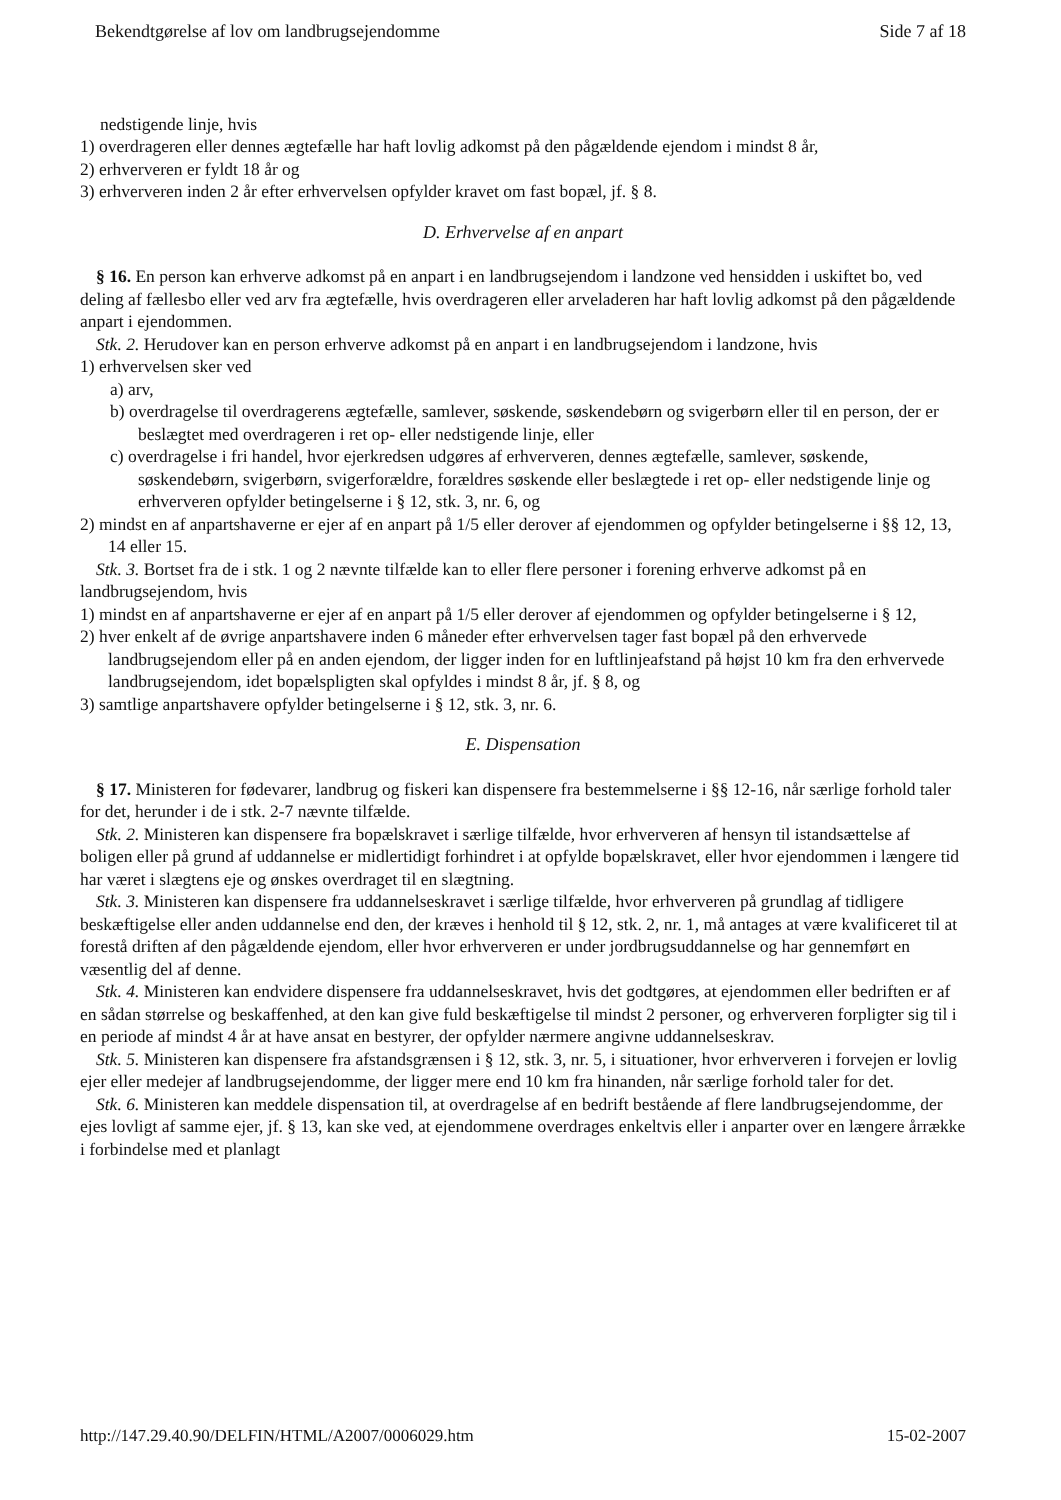Bekendtgørelse af lov om landbrugsejendomme Side 7 af 18
nedstigende linje, hvis
1) overdrageren eller dennes ægtefælle har haft lovlig adkomst på den pågældende ejendom i mindst 8 år,
2) erhververen er fyldt 18 år og
3) erhververen inden 2 år efter erhvervelsen opfylder kravet om fast bopæl, jf. § 8.
D. Erhvervelse af en anpart
§ 16. En person kan erhverve adkomst på en anpart i en landbrugsejendom i landzone ved hensidden i uskiftet bo, ved deling af fællesbo eller ved arv fra ægtefælle, hvis overdrageren eller arveladeren har haft lovlig adkomst på den pågældende anpart i ejendommen.
Stk. 2. Herudover kan en person erhverve adkomst på en anpart i en landbrugsejendom i landzone, hvis
1) erhvervelsen sker ved
a) arv,
b) overdragelse til overdragerens ægtefælle, samlever, søskende, søskendebørn og svigerbørn eller til en person, der er beslægtet med overdrageren i ret op- eller nedstigende linje, eller
c) overdragelse i fri handel, hvor ejerkredsen udgøres af erhververen, dennes ægtefælle, samlever, søskende, søskendebørn, svigerbørn, svigerforældre, forældres søskende eller beslægtede i ret op- eller nedstigende linje og erhververen opfylder betingelserne i § 12, stk. 3, nr. 6, og
2) mindst en af anpartshaverne er ejer af en anpart på 1/5 eller derover af ejendommen og opfylder betingelserne i §§ 12, 13, 14 eller 15.
Stk. 3. Bortset fra de i stk. 1 og 2 nævnte tilfælde kan to eller flere personer i forening erhverve adkomst på en landbrugsejendom, hvis
1) mindst en af anpartshaverne er ejer af en anpart på 1/5 eller derover af ejendommen og opfylder betingelserne i § 12,
2) hver enkelt af de øvrige anpartshavere inden 6 måneder efter erhvervelsen tager fast bopæl på den erhvervede landbrugsejendom eller på en anden ejendom, der ligger inden for en luftlinjeafstand på højst 10 km fra den erhvervede landbrugsejendom, idet bopælspligten skal opfyldes i mindst 8 år, jf. § 8, og
3) samtlige anpartshavere opfylder betingelserne i § 12, stk. 3, nr. 6.
E. Dispensation
§ 17. Ministeren for fødevarer, landbrug og fiskeri kan dispensere fra bestemmelserne i §§ 12-16, når særlige forhold taler for det, herunder i de i stk. 2-7 nævnte tilfælde.
Stk. 2. Ministeren kan dispensere fra bopælskravet i særlige tilfælde, hvor erhververen af hensyn til istandsættelse af boligen eller på grund af uddannelse er midlertidigt forhindret i at opfylde bopælskravet, eller hvor ejendommen i længere tid har været i slægtens eje og ønskes overdraget til en slægtning.
Stk. 3. Ministeren kan dispensere fra uddannelseskravet i særlige tilfælde, hvor erhververen på grundlag af tidligere beskæftigelse eller anden uddannelse end den, der kræves i henhold til § 12, stk. 2, nr. 1, må antages at være kvalificeret til at forestå driften af den pågældende ejendom, eller hvor erhververen er under jordbrugsuddannelse og har gennemført en væsentlig del af denne.
Stk. 4. Ministeren kan endvidere dispensere fra uddannelseskravet, hvis det godtgøres, at ejendommen eller bedriften er af en sådan størrelse og beskaffenhed, at den kan give fuld beskæftigelse til mindst 2 personer, og erhververen forpligter sig til i en periode af mindst 4 år at have ansat en bestyrer, der opfylder nærmere angivne uddannelseskrav.
Stk. 5. Ministeren kan dispensere fra afstandsgrænsen i § 12, stk. 3, nr. 5, i situationer, hvor erhververen i forvejen er lovlig ejer eller medejer af landbrugsejendomme, der ligger mere end 10 km fra hinanden, når særlige forhold taler for det.
Stk. 6. Ministeren kan meddele dispensation til, at overdragelse af en bedrift bestående af flere landbrugsejendomme, der ejes lovligt af samme ejer, jf. § 13, kan ske ved, at ejendommene overdrages enkeltvis eller i anparter over en længere årrække i forbindelse med et planlagt
http://147.29.40.90/DELFIN/HTML/A2007/0006029.htm 15-02-2007